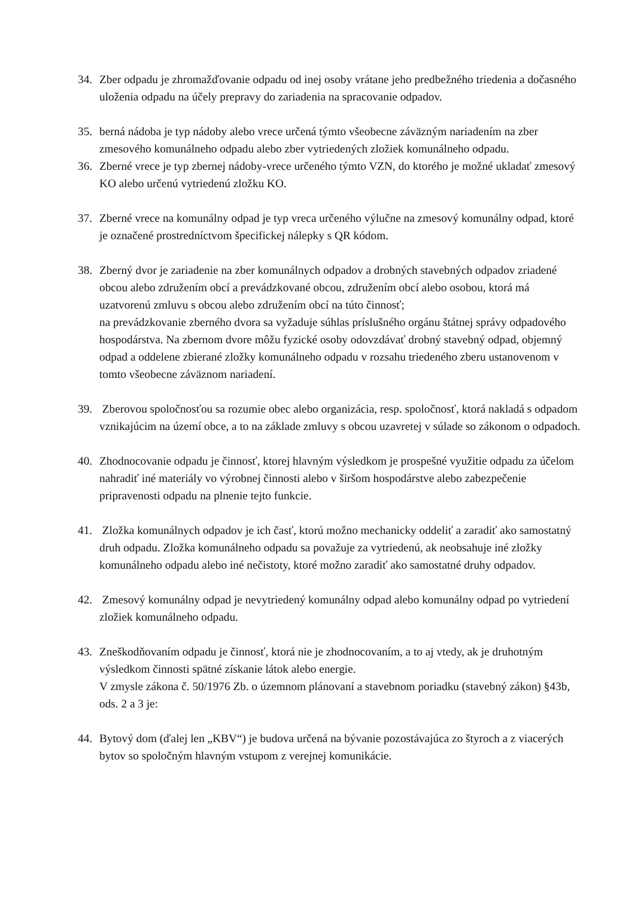34. Zber odpadu je zhromažďovanie odpadu od inej osoby vrátane jeho predbežného triedenia a dočasného uloženia odpadu na účely prepravy do zariadenia na spracovanie odpadov.
35. berná nádoba je typ nádoby alebo vrece určená týmto všeobecne záväzným nariadením na zber zmesového komunálneho odpadu alebo zber vytriedených zložiek komunálneho odpadu.
36. Zberné vrece je typ zbernej nádoby-vrece určeného týmto VZN, do ktorého je možné ukladať zmesový KO alebo určenú vytriedenú zložku KO.
37. Zberné vrece na komunálny odpad je typ vreca určeného výlučne na zmesový komunálny odpad, ktoré je označené prostredníctvom špecifickej nálepky s QR kódom.
38. Zberný dvor je zariadenie na zber komunálnych odpadov a drobných stavebných odpadov zriadené obcou alebo združením obcí a prevádzkované obcou, združením obcí alebo osobou, ktorá má uzatvorenú zmluvu s obcou alebo združením obcí na túto činnosť;
na prevádzkovanie zberného dvora sa vyžaduje súhlas príslušného orgánu štátnej správy odpadového hospodárstva. Na zbernom dvore môžu fyzické osoby odovzdávať drobný stavebný odpad, objemný odpad a oddelene zbierané zložky komunálneho odpadu v rozsahu triedeného zberu ustanovenom v tomto všeobecne záväznom nariadení.
39. Zberovou spoločnosťou sa rozumie obec alebo organizácia, resp. spoločnosť, ktorá nakladá s odpadom vznikajúcim na území obce, a to na základe zmluvy s obcou uzavretej v súlade so zákonom o odpadoch.
40. Zhodnocovanie odpadu je činnosť, ktorej hlavným výsledkom je prospešné využitie odpadu za účelom nahradiť iné materiály vo výrobnej činnosti alebo v širšom hospodárstve alebo zabezpečenie pripravenosti odpadu na plnenie tejto funkcie.
41. Zložka komunálnych odpadov je ich časť, ktorú možno mechanicky oddeliť a zaradiť ako samostatný druh odpadu. Zložka komunálneho odpadu sa považuje za vytriedenú, ak neobsahuje iné zložky komunálneho odpadu alebo iné nečistoty, ktoré možno zaradiť ako samostatné druhy odpadov.
42. Zmesový komunálny odpad je nevytriedený komunálny odpad alebo komunálny odpad po vytriedení zložiek komunálneho odpadu.
43. Zneškodňovaním odpadu je činnosť, ktorá nie je zhodnocovaním, a to aj vtedy, ak je druhotným výsledkom činnosti spätné získanie látok alebo energie.
V zmysle zákona č. 50/1976 Zb. o územnom plánovaní a stavebnom poriadku (stavebný zákon) §43b, ods. 2 a 3 je:
44. Bytový dom (ďalej len „KBV“) je budova určená na bývanie pozostávajúca zo štyroch a z viacerých bytov so spoločným hlavným vstupom z verejnej komunikácie.